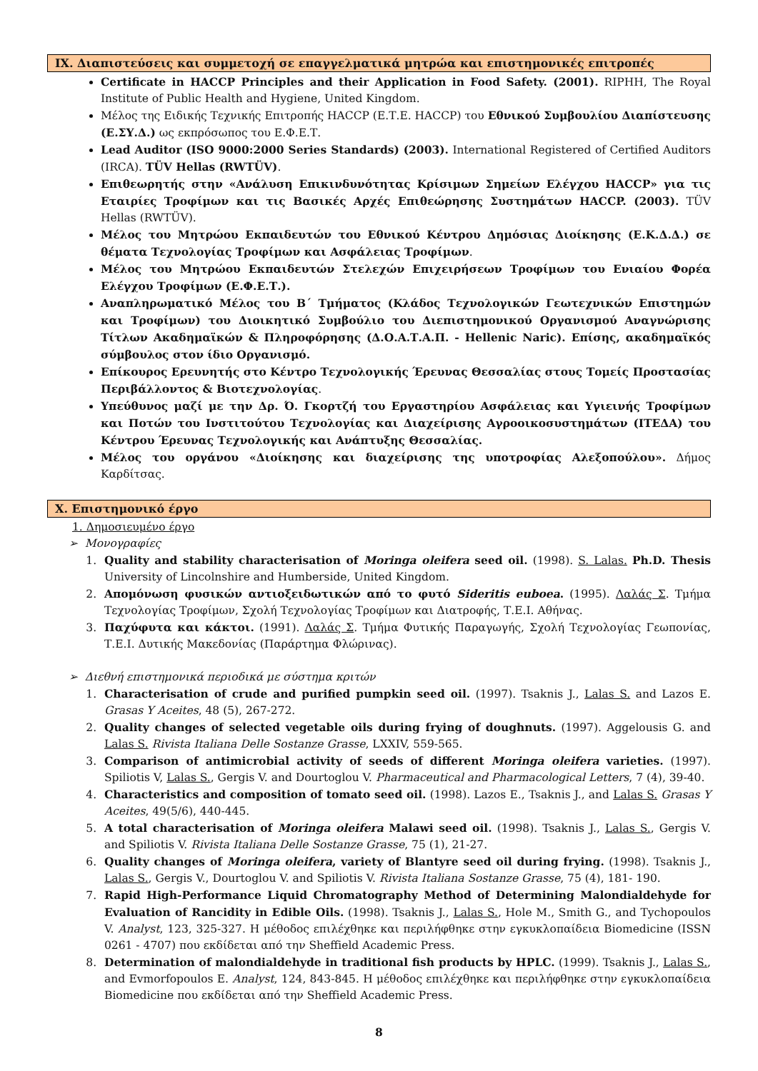IX. Διαπιστεύσεις και συμμετοχή σε επαγγελματικά μητρώα και επιστημονικές επιτροπές
Certificate in HACCP Principles and their Application in Food Safety. (2001). RIPHH, The Royal Institute of Public Health and Hygiene, United Kingdom.
Μέλος της Ειδικής Τεχνικής Επιτροπής HACCP (Ε.Τ.Ε. HACCP) του Εθνικού Συμβουλίου Διαπίστευσης (Ε.ΣΥ.Δ.) ως εκπρόσωπος του Ε.Φ.Ε.Τ.
Lead Auditor (ISO 9000:2000 Series Standards) (2003). International Registered of Certified Auditors (IRCA). TÜV Hellas (RWTÜV).
Επιθεωρητής στην «Ανάλυση Επικινδυνότητας Κρίσιμων Σημείων Ελέγχου HACCP» για τις Εταιρίες Τροφίμων και τις Βασικές Αρχές Επιθεώρησης Συστημάτων HACCP. (2003). TÜV Hellas (RWTÜV).
Μέλος του Μητρώου Εκπαιδευτών του Εθνικού Κέντρου Δημόσιας Διοίκησης (Ε.Κ.Δ.Δ.) σε θέματα Τεχνολογίας Τροφίμων και Ασφάλειας Τροφίμων.
Μέλος του Μητρώου Εκπαιδευτών Στελεχών Επιχειρήσεων Τροφίμων του Ενιαίου Φορέα Ελέγχου Τροφίμων (Ε.Φ.Ε.Τ.).
Αναπληρωματικό Μέλος του Β΄ Τμήματος (Κλάδος Τεχνολογικών Γεωτεχνικών Επιστημών και Τροφίμων) του Διοικητικό Συμβούλιο του Διεπιστημονικού Οργανισμού Αναγνώρισης Τίτλων Ακαδημαϊκών & Πληροφόρησης (Δ.Ο.Α.Τ.Α.Π. - Hellenic Naric). Επίσης, ακαδημαϊκός σύμβουλος στον ίδιο Οργανισμό.
Επίκουρος Ερευνητής στο Κέντρο Τεχνολογικής Έρευνας Θεσσαλίας στους Τομείς Προστασίας Περιβάλλοντος & Βιοτεχνολογίας.
Υπεύθυνος μαζί με την Δρ. Ό. Γκορτζή του Εργαστηρίου Ασφάλειας και Υγιεινής Τροφίμων και Ποτών του Ινστιτούτου Τεχνολογίας και Διαχείρισης Αγροοικοσυστημάτων (ΙΤΕΔΑ) του Κέντρου Έρευνας Τεχνολογικής και Ανάπτυξης Θεσσαλίας.
Μέλος του οργάνου «Διοίκησης και διαχείρισης της υποτροφίας Αλεξοπούλου». Δήμος Καρδίτσας.
X. Επιστημονικό έργο
1. Δημοσιευμένο έργο
➢ Μονογραφίες
1. Quality and stability characterisation of Moringa oleifera seed oil. (1998). S. Lalas. Ph.D. Thesis University of Lincolnshire and Humberside, United Kingdom.
2. Απομόνωση φυσικών αντιοξειδωτικών από το φυτό Sideritis euboea. (1995). Λαλάς Σ. Τμήμα Τεχνολογίας Τροφίμων, Σχολή Τεχνολογίας Τροφίμων και Διατροφής, Τ.Ε.Ι. Αθήνας.
3. Παχύφυτα και κάκτοι. (1991). Λαλάς Σ. Τμήμα Φυτικής Παραγωγής, Σχολή Τεχνολογίας Γεωπονίας, Τ.Ε.Ι. Δυτικής Μακεδονίας (Παράρτημα Φλώρινας).
➢ Διεθνή επιστημονικά περιοδικά με σύστημα κριτών
1. Characterisation of crude and purified pumpkin seed oil. (1997). Tsaknis J., Lalas S. and Lazos E. Grasas Y Aceites, 48 (5), 267-272.
2. Quality changes of selected vegetable oils during frying of doughnuts. (1997). Aggelousis G. and Lalas S. Rivista Italiana Delle Sostanze Grasse, LXXIV, 559-565.
3. Comparison of antimicrobial activity of seeds of different Moringa oleifera varieties. (1997). Spiliotis V, Lalas S., Gergis V. and Dourtoglou V. Pharmaceutical and Pharmacological Letters, 7 (4), 39-40.
4. Characteristics and composition of tomato seed oil. (1998). Lazos E., Tsaknis J., and Lalas S. Grasas Y Aceites, 49(5/6), 440-445.
5. A total characterisation of Moringa oleifera Malawi seed oil. (1998). Tsaknis J., Lalas S., Gergis V. and Spiliotis V. Rivista Italiana Delle Sostanze Grasse, 75 (1), 21-27.
6. Quality changes of Moringa oleifera, variety of Blantyre seed oil during frying. (1998). Tsaknis J., Lalas S., Gergis V., Dourtoglou V. and Spiliotis V. Rivista Italiana Sostanze Grasse, 75 (4), 181- 190.
7. Rapid High-Performance Liquid Chromatography Method of Determining Malondialdehyde for Evaluation of Rancidity in Edible Oils. (1998). Tsaknis J., Lalas S., Hole M., Smith G., and Tychopoulos V. Analyst, 123, 325-327. Η μέθοδος επιλέχθηκε και περιλήφθηκε στην εγκυκλοπαίδεια Biomedicine (ISSN 0261 - 4707) που εκδίδεται από την Sheffield Academic Press.
8. Determination of malondialdehyde in traditional fish products by HPLC. (1999). Tsaknis J., Lalas S., and Evmorfopoulos E. Analyst, 124, 843-845. Η μέθοδος επιλέχθηκε και περιλήφθηκε στην εγκυκλοπαίδεια Biomedicine που εκδίδεται από την Sheffield Academic Press.
8